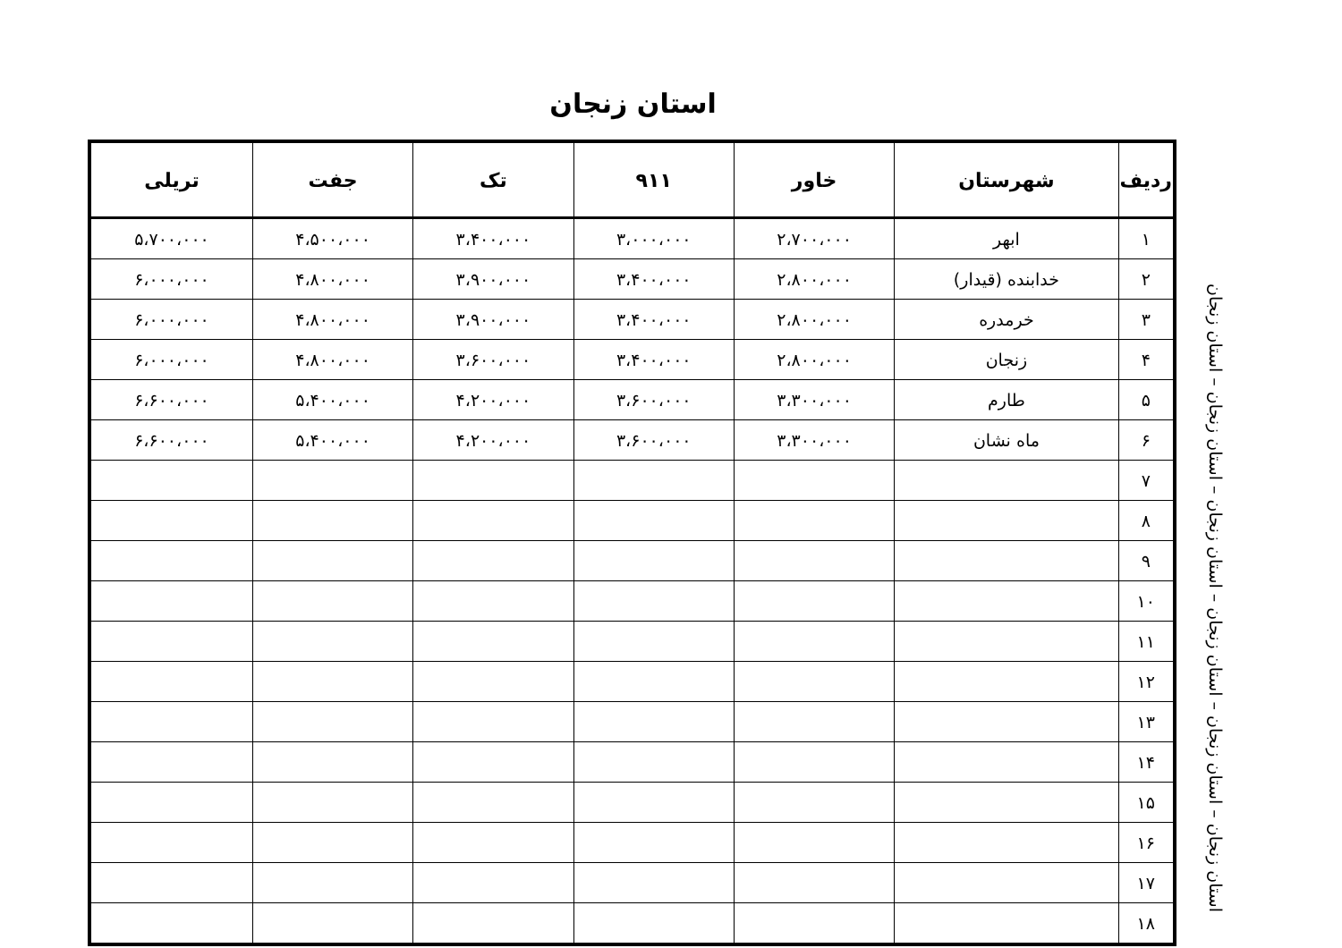استان زنجان
| ردیف | شهرستان | خاور | ۹۱۱ | تک | جفت | تریلی |
| --- | --- | --- | --- | --- | --- | --- |
| ۱ | ابهر | ۲،۷۰۰،۰۰۰ | ۳،۰۰۰،۰۰۰ | ۳،۴۰۰،۰۰۰ | ۴،۵۰۰،۰۰۰ | ۵،۷۰۰،۰۰۰ |
| ۲ | خدابنده (قیدار) | ۲،۸۰۰،۰۰۰ | ۳،۴۰۰،۰۰۰ | ۳،۹۰۰،۰۰۰ | ۴،۸۰۰،۰۰۰ | ۶،۰۰۰،۰۰۰ |
| ۳ | خرمدره | ۲،۸۰۰،۰۰۰ | ۳،۴۰۰،۰۰۰ | ۳،۹۰۰،۰۰۰ | ۴،۸۰۰،۰۰۰ | ۶،۰۰۰،۰۰۰ |
| ۴ | زنجان | ۲،۸۰۰،۰۰۰ | ۳،۴۰۰،۰۰۰ | ۳،۶۰۰،۰۰۰ | ۴،۸۰۰،۰۰۰ | ۶،۰۰۰،۰۰۰ |
| ۵ | طارم | ۳،۳۰۰،۰۰۰ | ۳،۶۰۰،۰۰۰ | ۴،۲۰۰،۰۰۰ | ۵،۴۰۰،۰۰۰ | ۶،۶۰۰،۰۰۰ |
| ۶ | ماه نشان | ۳،۳۰۰،۰۰۰ | ۳،۶۰۰،۰۰۰ | ۴،۲۰۰،۰۰۰ | ۵،۴۰۰،۰۰۰ | ۶،۶۰۰،۰۰۰ |
| ۷ | | | | | | |
| ۸ | | | | | | |
| ۹ | | | | | | |
| ۱۰ | | | | | | |
| ۱۱ | | | | | | |
| ۱۲ | | | | | | |
| ۱۳ | | | | | | |
| ۱۴ | | | | | | |
| ۱۵ | | | | | | |
| ۱۶ | | | | | | |
| ۱۷ | | | | | | |
| ۱۸ | | | | | | |
استان زنجان – استان زنجان – استان زنجان – استان زنجان – استان زنجان – استان زنجان